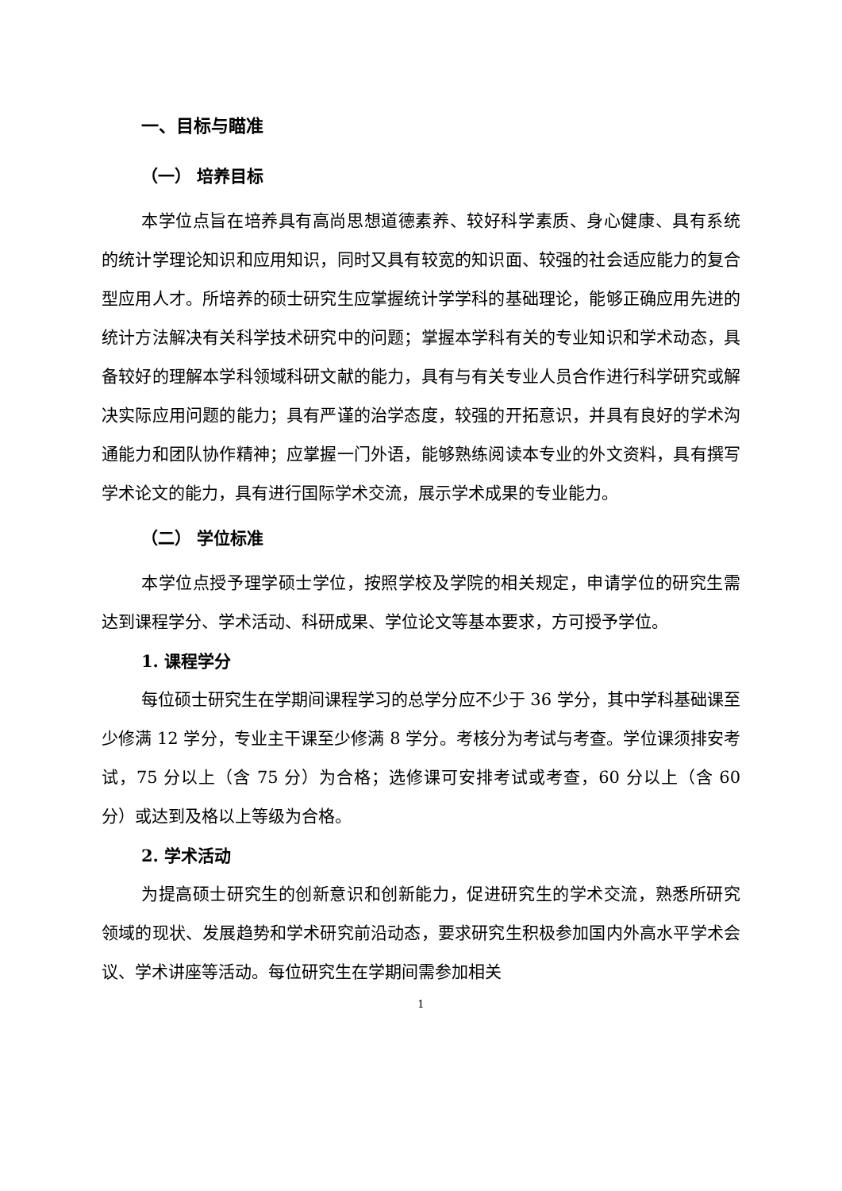一、目标与瞄准
（一） 培养目标
本学位点旨在培养具有高尚思想道德素养、较好科学素质、身心健康、具有系统的统计学理论知识和应用知识，同时又具有较宽的知识面、较强的社会适应能力的复合型应用人才。所培养的硕士研究生应掌握统计学学科的基础理论，能够正确应用先进的统计方法解决有关科学技术研究中的问题；掌握本学科有关的专业知识和学术动态，具备较好的理解本学科领域科研文献的能力，具有与有关专业人员合作进行科学研究或解决实际应用问题的能力；具有严谨的治学态度，较强的开拓意识，并具有良好的学术沟通能力和团队协作精神；应掌握一门外语，能够熟练阅读本专业的外文资料，具有撰写学术论文的能力，具有进行国际学术交流，展示学术成果的专业能力。
（二） 学位标准
本学位点授予理学硕士学位，按照学校及学院的相关规定，申请学位的研究生需达到课程学分、学术活动、科研成果、学位论文等基本要求，方可授予学位。
1. 课程学分
每位硕士研究生在学期间课程学习的总学分应不少于 36 学分，其中学科基础课至少修满 12 学分，专业主干课至少修满 8 学分。考核分为考试与考查。学位课须排安考试，75 分以上（含 75 分）为合格；选修课可安排考试或考查，60 分以上（含 60 分）或达到及格以上等级为合格。
2. 学术活动
为提高硕士研究生的创新意识和创新能力，促进研究生的学术交流，熟悉所研究领域的现状、发展趋势和学术研究前沿动态，要求研究生积极参加国内外高水平学术会议、学术讲座等活动。每位研究生在学期间需参加相关
1